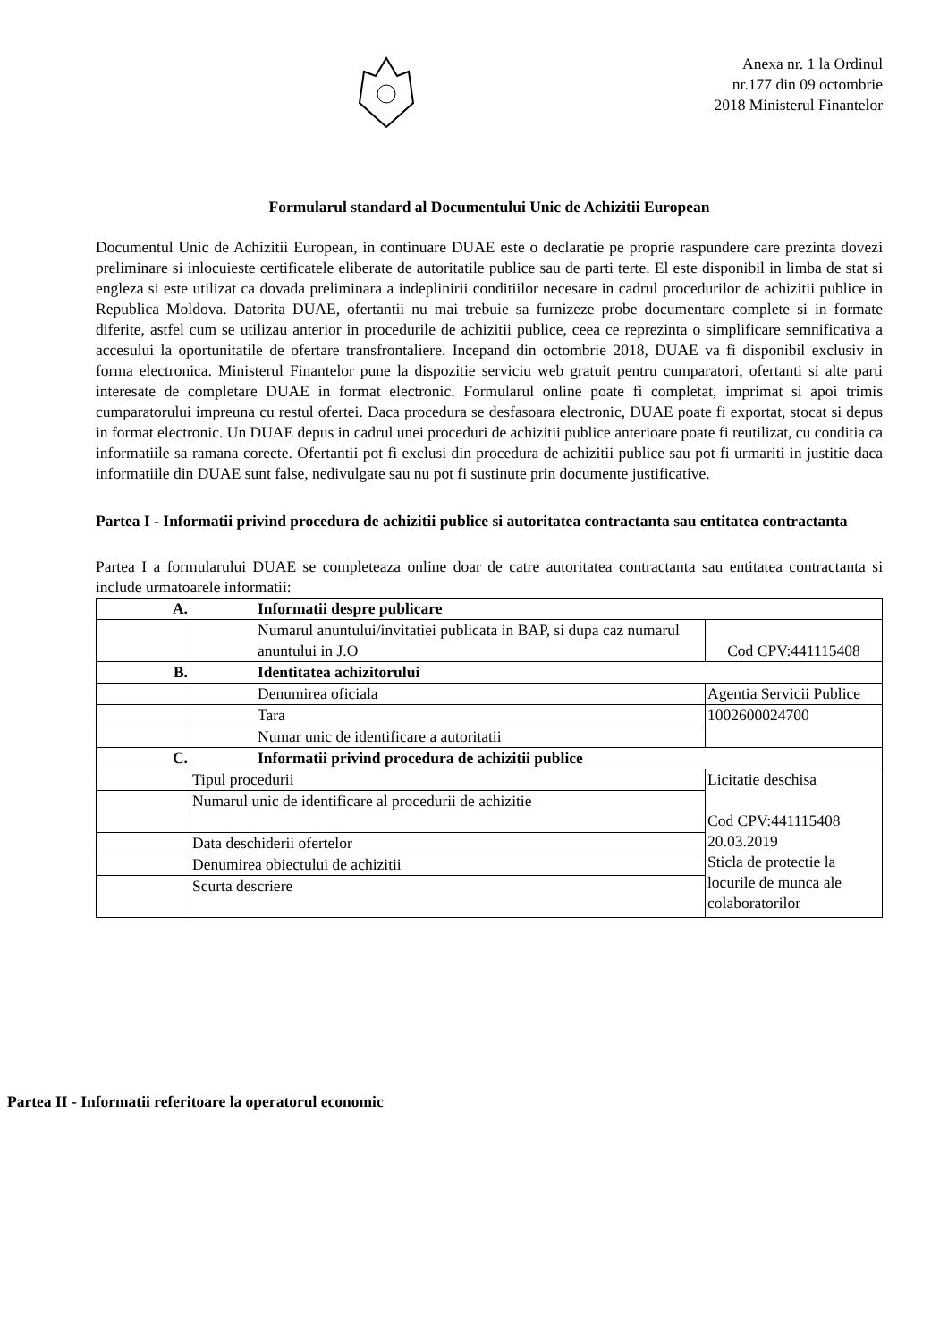Anexa nr. 1 la Ordinul nr.177 din 09 octombrie 2018 Ministerul Finantelor
Formularul standard al Documentului Unic de Achizitii European
Documentul Unic de Achizitii European, in continuare DUAE este o declaratie pe proprie raspundere care prezinta dovezi preliminare si inlocuieste certificatele eliberate de autoritatile publice sau de parti terte. El este disponibil in limba de stat si engleza si este utilizat ca dovada preliminara a indeplinirii conditiilor necesare in cadrul procedurilor de achizitii publice in Republica Moldova. Datorita DUAE, ofertantii nu mai trebuie sa furnizeze probe documentare complete si in formate diferite, astfel cum se utilizau anterior in procedurile de achizitii publice, ceea ce reprezinta o simplificare semnificativa a accesului la oportunitatile de ofertare transfrontaliere. Incepand din octombrie 2018, DUAE va fi disponibil exclusiv in forma electronica. Ministerul Finantelor pune la dispozitie serviciu web gratuit pentru cumparatori, ofertanti si alte parti interesate de completare DUAE in format electronic. Formularul online poate fi completat, imprimat si apoi trimis cumparatorului impreuna cu restul ofertei. Daca procedura se desfasoara electronic, DUAE poate fi exportat, stocat si depus in format electronic. Un DUAE depus in cadrul unei proceduri de achizitii publice anterioare poate fi reutilizat, cu conditia ca informatiile sa ramana corecte. Ofertantii pot fi exclusi din procedura de achizitii publice sau pot fi urmariti in justitie daca informatiile din DUAE sunt false, nedivulgate sau nu pot fi sustinute prin documente justificative.
Partea I - Informatii privind procedura de achizitii publice si autoritatea contractanta sau entitatea contractanta
Partea I a formularului DUAE se completeaza online doar de catre autoritatea contractanta sau entitatea contractanta si include urmatoarele informatii:
| A. | Informatii despre publicare | |
| | Numarul anuntului/invitatiei publicata in BAP, si dupa caz numarul anuntului in J.O | Cod CPV:441115408 |
| B. | Identitatea achizitorului | |
| | Denumirea oficiala | Agentia Servicii Publice |
| | Tara | 1002600024700 |
| | Numar unic de identificare a autoritatii | |
| C. | Informatii privind procedura de achizitii publice | |
| | Tipul procedurii | Licitatie deschisa Cod CPV:441115408 20.03.2019 Sticla de protectie la locurile de munca ale colaboratorilor |
| | Numarul unic de identificare al procedurii de achizitie | |
| | Data deschiderii ofertelor | |
| | Denumirea obiectului de achizitii | |
| | Scurta descriere | |
Partea II - Informatii referitoare la operatorul economic